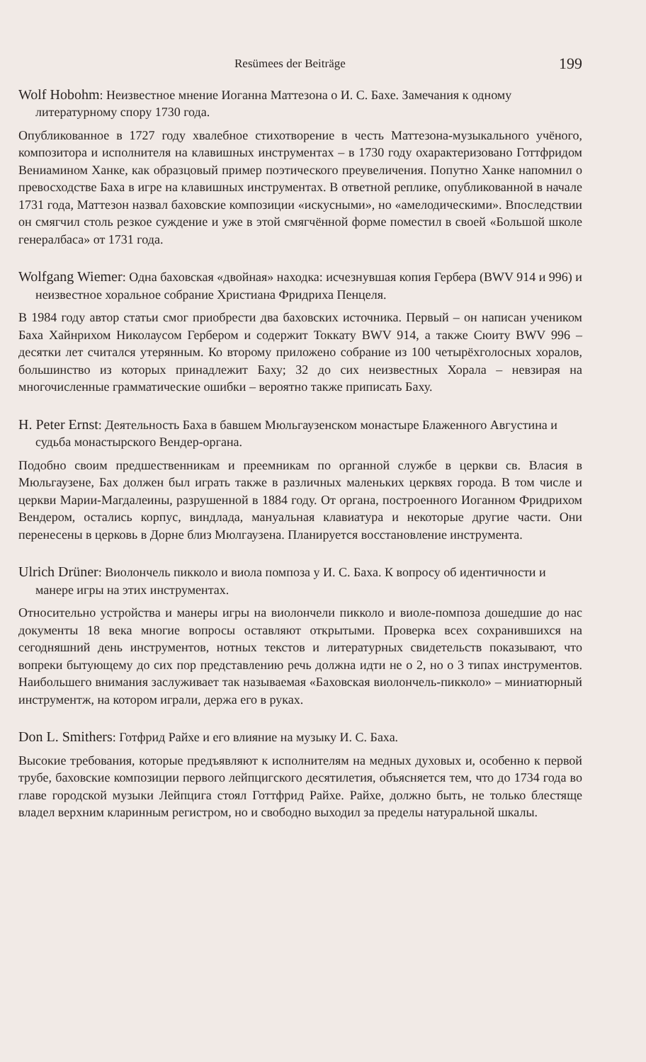Resümees der Beiträge 199
Wolf Hobohm: Неизвестное мнение Иоганна Маттезона о И. С. Бахе. Замечания к одному литературному спору 1730 года.
Опубликованное в 1727 году хвалебное стихотворение в честь Маттезона-музыкального учёного, композитора и исполнителя на клавишных инструментах – в 1730 году охарактеризовано Готтфридом Вениамином Ханке, как образцовый пример поэтического преувеличения. Попутно Ханке напомнил о превосходстве Баха в игре на клавишных инструментах. В ответной реплике, опубликованной в начале 1731 года, Маттезон назвал баховские композиции «искусными», но «амелодическими». Впоследствии он смягчил столь резкое суждение и уже в этой смягчённой форме поместил в своей «Большой школе генералбаса» от 1731 года.
Wolfgang Wiemer: Одна баховская «двойная» находка: исчезнувшая копия Гербера (BWV 914 и 996) и неизвестное хоральное собрание Христиана Фридриха Пенцеля.
В 1984 году автор статьи смог приобрести два баховских источника. Первый – он написан учеником Баха Хайнрихом Николаусом Гербером и содержит Токкату BWV 914, а также Сюиту BWV 996 – десятки лет считался утерянным. Ко второму приложено собрание из 100 четырёхголосных хоралов, большинство из которых принадлежит Баху; 32 до сих неизвестных Хорала – невзирая на многочисленные грамматические ошибки – вероятно также приписать Баху.
H. Peter Ernst: Деятельность Баха в бавшем Мюльгаузенском монастыре Блаженного Августина и судьба монастырского Вендер-органа.
Подобно своим предшественникам и преемникам по органной службе в церкви св. Власия в Мюльгаузене, Бах должен был играть также в различных маленьких церквях города. В том числе и церкви Марии-Магдалеины, разрушенной в 1884 году. От органа, построенного Иоганном Фридрихом Вендером, остались корпус, виндлада, мануальная клавиатура и некоторые другие части. Они перенесены в церковь в Дорне близ Мюлгаузена. Планируется восстановление инструмента.
Ulrich Drüner: Виолончель пикколо и виола помпоза у И. С. Баха. К вопросу об идентичности и манере игры на этих инструментах.
Относительно устройства и манеры игры на виолончели пикколо и виоле-помпоза дошедшие до нас документы 18 века многие вопросы оставляют открытыми. Проверка всех сохранившихся на сегодняшний день инструментов, нотных текстов и литературных свидетельств показывают, что вопреки бытующему до сих пор представлению речь должна идти не о 2, но о 3 типах инструментов. Наибольшего внимания заслуживает так называемая «Баховская виолончель-пикколо» – миниатюрный инструментж, на котором играли, держа его в руках.
Don L. Smithers: Готфрид Райхе и его влияние на музыку И. С. Баха.
Высокие требования, которые предъявляют к исполнителям на медных духовых и, особенно к первой трубе, баховские композиции первого лейпцигского десятилетия, объясняется тем, что до 1734 года во главе городской музыки Лейпцига стоял Готтфрид Райхе. Райхе, должно быть, не только блестяще владел верхним кларинным регистром, но и свободно выходил за пределы натуральной шкалы.